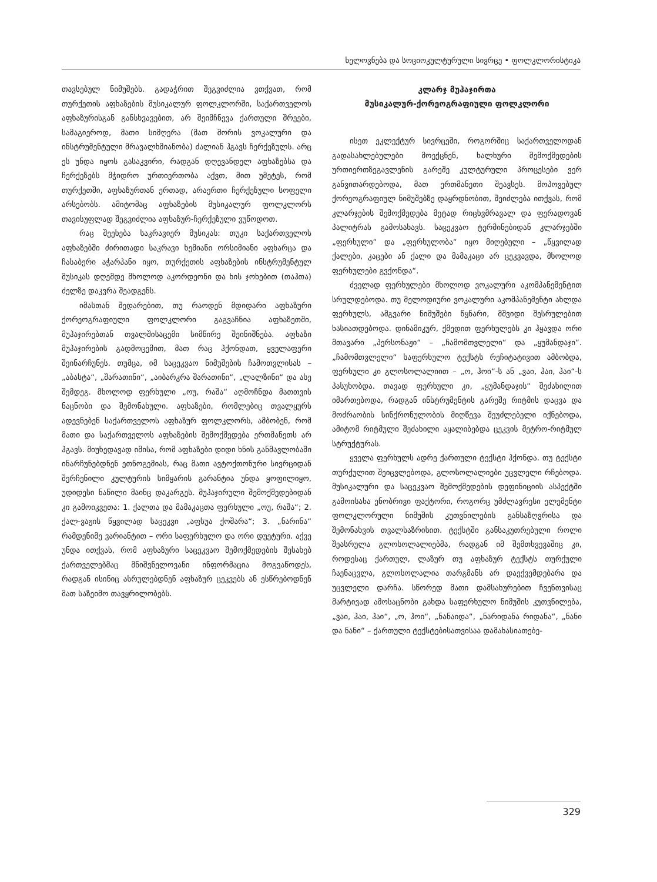ხელოვნება და სოციოკულტურული სივრცე • ფოლკლორისტიკა
თავსებულ ნიმუშებს. გადაჭრით შეგვიძლია ვთქვათ, რომ თურქეთის აფხაზების მუსიკალურ ფოლკლორში, საქართველოს აფხაზურისგან განსხვავებით, არ შეიმჩნევა ქართული შრეები, სამაგიეროდ, მათი სიმღერა (მათ შორის ვოკალური და ინსტრუმენტული მრავალხმიანობა) ძალიან ჰგავს ჩერქეზულს. არც ეს უნდა იყოს გასაკვირი, რადგან დღევანდელ აფხაზებსა და ჩერქეზებს მჭიდრო ურთიერთობა აქვთ, მით უმეტეს, რომ თურქეთში, აფხაზურთან ერთად, არაერთი ჩერქეზული სოფელი არსებობს. ამიტომაც აფხაზების მუსიკალურ ფოლკლორს თავისუფლად შეგვიძლია აფხაზურ-ჩერქეზული ვუწოდოთ.
რაც შეეხება საკრავიერ მუსიკას: თუკი საქართველოს აფხაზებში ძირითადი საკრავი ხემიანი ორსიმიანი აფხარცა და ჩასაბერი აჭარპანი იყო, თურქეთის აფხაზების ინსტრუმენტულ მუსიკას დღემდე მხოლოდ აკორდეონი და ხის ჯოხებით (თაჰთა) ძელზე დაკვრა შეადგენს.
იმასთან შედარებით, თუ რაოდენ მდიდარი აფხაზური ქორეოგრაფიული ფოლკლორი გაგვაჩნია აფხაზეთში, მუჰაჯირებთან თვალშისაცემი სიმწირე შეინიშნება. აფხაზი მუჰაჯირების გადმოცემით, მათ რაც ჰქონდათ, ყველაფერი შეინარჩუნეს. თუმცა, იმ საცეკვაო ნიმუშების ჩამოთვლისას – „აბასტა“, „შარათინი“, „აიბარკრა შარათინი“, „ლალზინი“ და ასე შემდეგ. მხოლოდ ფერხული „ოუ, რაშა“ აღმოჩნდა მათთვის ნაცნობი და შემონახული. აფხაზები, რომლებიც თვალყურს ადევნებენ საქართველოს აფხაზურ ფოლკლორს, ამბობენ, რომ მათი და საქართველოს აფხაზების შემოქმედება ერთმანეთს არ ჰგავს. მიუხედავად იმისა, რომ აფხაზები დიდი ხნის განმავლობაში ინარჩუნებდნენ ეთნოგემიას, რაც მათი ავტოქთონური სივრციდან შერჩენილი კულტურის სიმყარის გარანტია უნდა ყოფილიყო, უდიდესი ნაწილი მაინც დაკარგეს. მუჰაჯირული შემოქმედებიდან კი გამოიკვეთა: 1. ქალთა და მამაკაცთა ფერხული „ოუ, რაშა“; 2. ქალ-ვაჟის წყვილად საცეკვი „აფსუა ქოშარა“; 3. „ნარინა“ რამდენიმე ვარიანტით – ორი საფერხულო და ორი დუეტური. აქვე უნდა ითქვას, რომ აფხაზური საცეკვაო შემოქმედების შესახებ ქართველებმაც მნიშვნელოვანი ინფორმაცია მოგვაწოდეს, რადგან ისინიც ასრულებდნენ აფხაზურ ცეკვებს ან ესწრებოდნენ მათ საზეიმო თავყრილობებს.
კლარჯ მუჰაჯირთა
მუსიკალურ-ქორეოგრაფიული ფოლკლორი
ისეთ ეკლექტურ სივრცეში, როგორშიც საქართველოდან გადასახლებულები მოექცნენ, ხალხური შემოქმედების ურთიერთზეგავლენის გარეშე კულტურული პროცესები ვერ განვითარდებოდა, მათ ერთმანეთი შეავსეს. მოპოვებულ ქორეოგრაფიულ ნიმუშებზე დაყრდნობით, შეიძლება ითქვას, რომ კლარჯების შემოქმედება მეტად რიცხვმრავალ და ფერადოვან პალიტრას გამოსახავს. საცეკვაო ტერმინებიდან კლარჯებში „ფერხული“ და „ფერხულობა“ იყო მიღებული – „წყვილად ქალები, კაცები ან ქალი და მამაკაცი არ ცეკვავდა, მხოლოდ ფერხულები გვქონდა“.
ძველად ფერხულები მხოლოდ ვოკალური აკომპანემენტით სრულდებოდა. თუ მელოდიური ვოკალური აკომპანემენტი ახლდა ფერხულს, ამგვარი ნიმუშები წყნარი, მშვიდი შესრულებით ხასიათდებოდა. დინამიკურ, ქმედით ფერხულებს კი ჰყავდა ორი მთავარი „პერსონაჟი“ – „ჩამომთვლელი“ და „ყუმანდაჯი“. „ჩამომთვლელი“ საფერხულო ტექსტს რეჩიტატივით ამბობდა, ფერხული კი გლოსოლალიით – „ო, ჰოი“-ს ან „ვაი, ჰაი, ჰაი“-ს პასუხობდა. თავად ფერხული კი, „ყუმანდაჯის“ შეძახილით იმართებოდა, რადგან ინსტრუმენტის გარეშე რიტმის დაცვა და მოძრაობის სინქრონულობის მიღწევა შეუძლებელი იქნებოდა, ამიტომ რიტმული შეძახილი აყალიბებდა ცეკვის მეტრო-რიტმულ სტრუქტურას.
ყველა ფერხულს ადრე ქართული ტექსტი ჰქონდა. თუ ტექსტი თურქულით შეიცვლებოდა, გლოსოლალიები უცვლელი რჩებოდა. მუსიკალური და საცეკვაო შემოქმედების დეფინიციის ასპექტში გამოისახა ენობრივი ფაქტორი, როგორც უმძლავრესი ელემენტი ფოლკლორული ნიმუშის კუთვნილების განსაზღვრისა და შემონახვის თვალსაზრისით. ტექსტში განსაკუთრებული როლი შეასრულა გლოსოლალიებმა, რადგან იმ შემთხვევაშიც კი, როდესაც ქართულ, ლაზურ თუ აფხაზურ ტექსტს თურქული ჩაენაცვლა, გლოსოლალია თარგმანს არ დაექვემდებარა და უცვლელი დარჩა. სწორედ მათი დამსახურებით ჩვენთვისაც მარტივად ამოსაცნობი გახდა საფერხულო ნიმუშის კუთვნილება, „ვაი, ჰაი, ჰაი“, „ო, ჰოი“, „ნანაიდა“, „ნარიდანა რიდანა“, „ნანი და ნანი“ – ქართული ტექსტებისათვისაა დამახასიათებე-
329